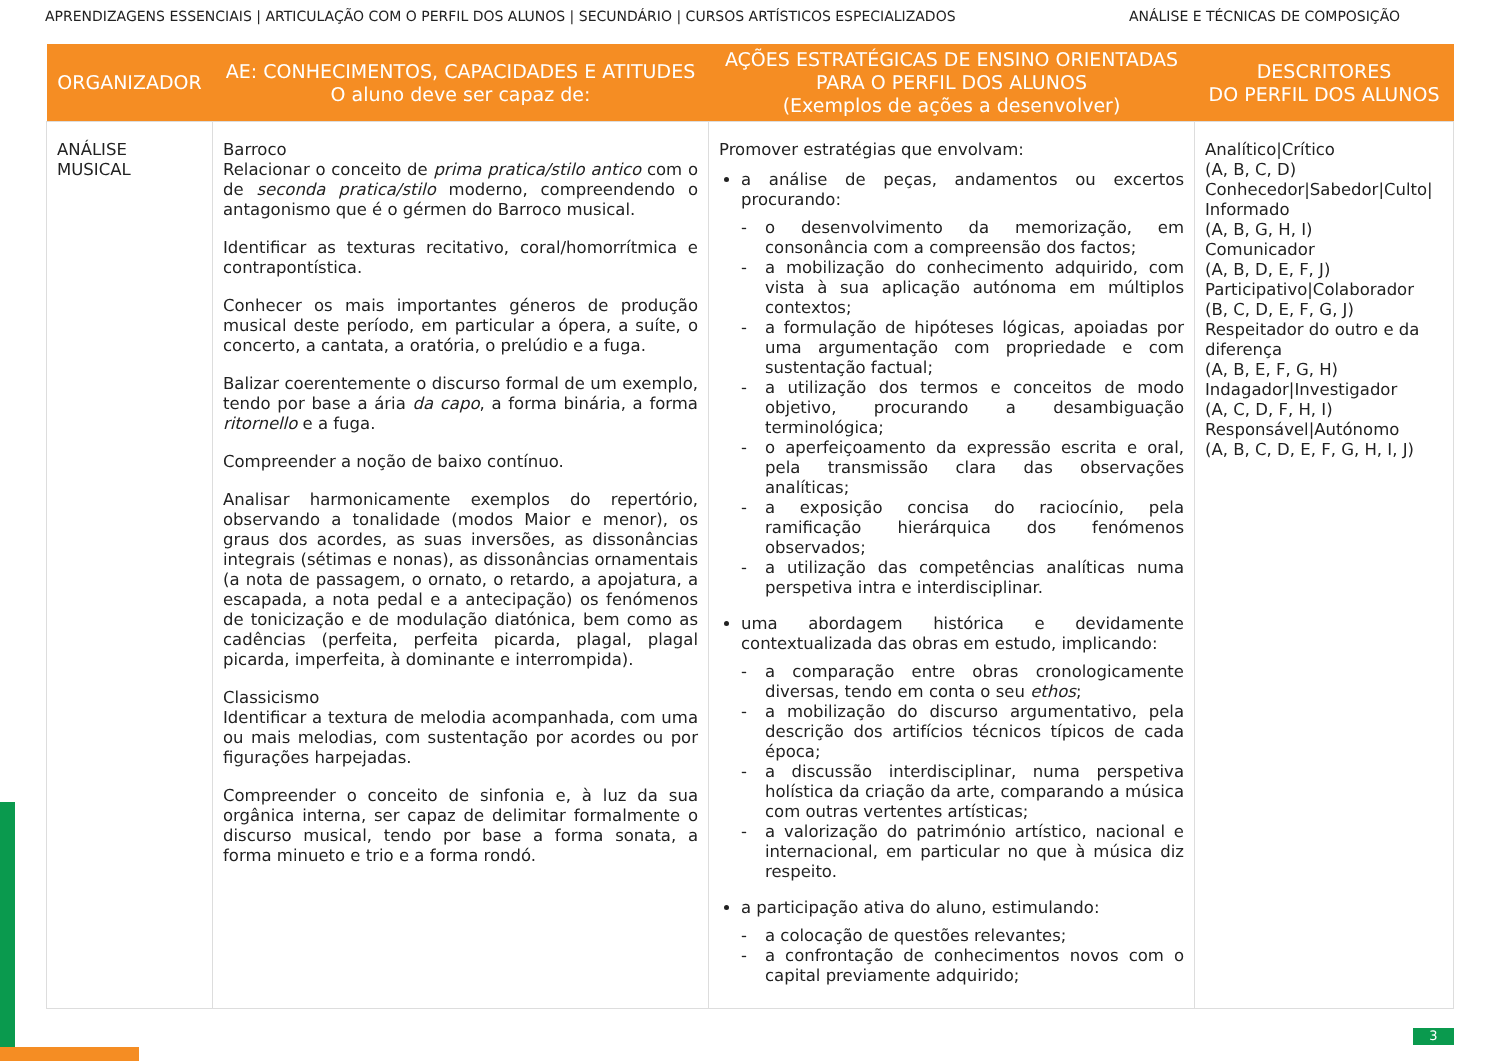APRENDIZAGENS ESSENCIAIS | ARTICULAÇÃO COM O PERFIL DOS ALUNOS | SECUNDÁRIO | CURSOS ARTÍSTICOS ESPECIALIZADOS ANÁLISE E TÉCNICAS DE COMPOSIÇÃO
| ORGANIZADOR | AE: CONHECIMENTOS, CAPACIDADES E ATITUDES O aluno deve ser capaz de: | AÇÕES ESTRATÉGICAS DE ENSINO ORIENTADAS PARA O PERFIL DOS ALUNOS (Exemplos de ações a desenvolver) | DESCRITORES DO PERFIL DOS ALUNOS |
| --- | --- | --- | --- |
| ANÁLISE MUSICAL | Barroco Relacionar o conceito de prima pratica/stilo antico com o de seconda pratica/stilo moderno, compreendendo o antagonismo que é o gérmen do Barroco musical. Identificar as texturas recitativo, coral/homorrítmica e contrapontística. Conhecer os mais importantes géneros de produção musical deste período, em particular a ópera, a suíte, o concerto, a cantata, a oratória, o prelúdio e a fuga. Balizar coerentemente o discurso formal de um exemplo, tendo por base a ária da capo , a forma binária, a forma ritornello e a fuga. Compreender a noção de baixo contínuo. Analisar harmonicamente exemplos do repertório, observando a tonalidade (modos Maior e menor), os graus dos acordes, as suas inversões, as dissonâncias integrais (sétimas e nonas), as dissonâncias ornamentais (a nota de passagem, o ornato, o retardo, a apojatura, a escapada, a nota pedal e a antecipação) os fenómenos de tonicização e de modulação diatónica, bem como as cadências (perfeita, perfeita picarda, plagal, plagal picarda, imperfeita, à dominante e interrompida). Classicismo Identificar a textura de melodia acompanhada, com uma ou mais melodias, com sustentação por acordes ou por figurações harpejadas. Compreender o conceito de sinfonia e, à luz da sua orgânica interna, ser capaz de delimitar formalmente o discurso musical, tendo por base a forma sonata, a forma minueto e trio e a forma rondó. | Promover estratégias que envolvam: a análise de peças, andamentos ou excertos procurando: - o desenvolvimento da memorização, em consonância com a compreensão dos factos; - a mobilização do conhecimento adquirido, com vista à sua aplicação autónoma em múltiplos contextos; - a formulação de hipóteses lógicas, apoiadas por uma argumentação com propriedade e com sustentação factual; - a utilização dos termos e conceitos de modo objetivo, procurando a desambiguação terminológica; - o aperfeiçoamento da expressão escrita e oral, pela transmissão clara das observações analíticas; - a exposição concisa do raciocínio, pela ramificação hierárquica dos fenómenos observados; - a utilização das competências analíticas numa perspetiva intra e interdisciplinar. uma abordagem histórica e devidamente contextualizada das obras em estudo, implicando: - a comparação entre obras cronologicamente diversas, tendo em conta o seu ethos ; - a mobilização do discurso argumentativo, pela descrição dos artifícios técnicos típicos de cada época; - a discussão interdisciplinar, numa perspetiva holística da criação da arte, comparando a música com outras vertentes artísticas; - a valorização do património artístico, nacional e internacional, em particular no que à música diz respeito. a participação ativa do aluno, estimulando: - a colocação de questões relevantes; - a confrontação de conhecimentos novos com o capital previamente adquirido; | Analítico/Crítico (A, B, C, D) Conhecedor/Sabedor/Culto/ Informado (A, B, G, H, I) Comunicador (A, B, D, E, F, J) Participativo/Colaborador (B, C, D, E, F, G, J) Respeitador do outro e da diferença (A, B, E, F, G, H) Indagador/Investigador (A, C, D, F, H, I) Responsável/Autónomo (A, B, C, D, E, F, G, H, I, J) |
3